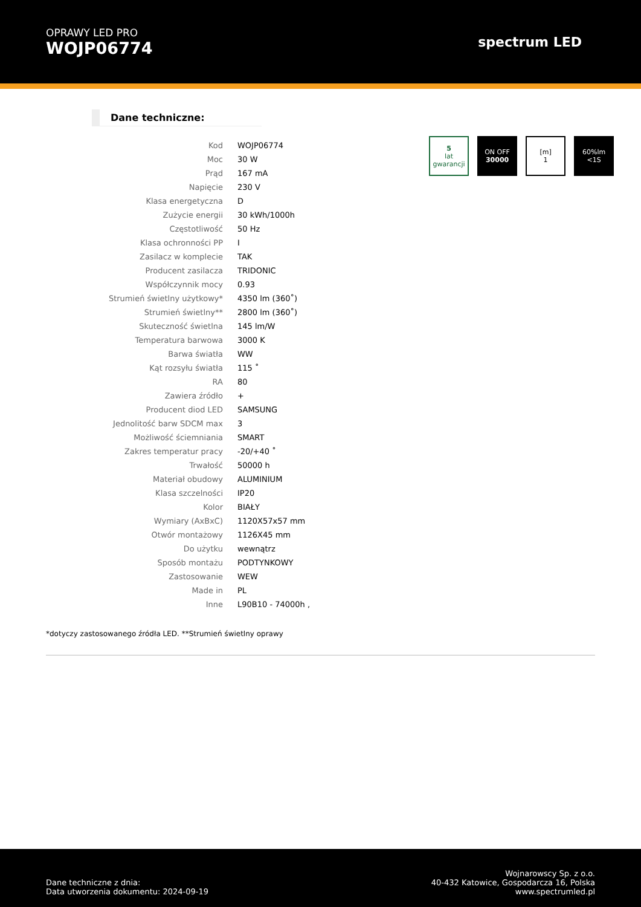OPRAWY LED PRO
WOJP06774
spectrum LED
Dane techniczne:
| Kod | WOJP06774 |
| Moc | 30 W |
| Prąd | 167 mA |
| Napięcie | 230 V |
| Klasa energetyczna | D |
| Zużycie energii | 30 kWh/1000h |
| Częstotliwość | 50 Hz |
| Klasa ochronności PP | I |
| Zasilacz w komplecie | TAK |
| Producent zasilacza | TRIDONIC |
| Współczynnik mocy | 0.93 |
| Strumień świetlny użytkowy* | 4350 lm (360˚) |
| Strumień świetlny** | 2800 lm (360˚) |
| Skuteczność świetlna | 145 lm/W |
| Temperatura barwowa | 3000 K |
| Barwa światła | WW |
| Kąt rozsyłu światła | 115 ˚ |
| RA | 80 |
| Zawiera źródło | + |
| Producent diod LED | SAMSUNG |
| Jednolitość barw SDCM max | 3 |
| Możliwość ściemniania | SMART |
| Zakres temperatur pracy | -20/+40 ˚ |
| Trwałość | 50000 h |
| Materiał obudowy | ALUMINIUM |
| Klasa szczelności | IP20 |
| Kolor | BIAŁY |
| Wymiary (AxBxC) | 1120X57x57 mm |
| Otwór montażowy | 1126X45 mm |
| Do użytku | wewnątrz |
| Sposób montażu | PODTYNKOWY |
| Zastosowanie | WEW |
| Made in | PL |
| Inne | L90B10 - 74000h , |
5
lat gwarancji
ON OFF
30000
[m]
1
60%lm
<1S
*dotyczy zastosowanego źródła LED. **Strumień świetlny oprawy
Dane techniczne z dnia:
Data utworzenia dokumentu: 2024-09-19
Wojnarowscy Sp. z o.o.
40-432 Katowice, Gospodarcza 16, Polska
www.spectrumled.pl